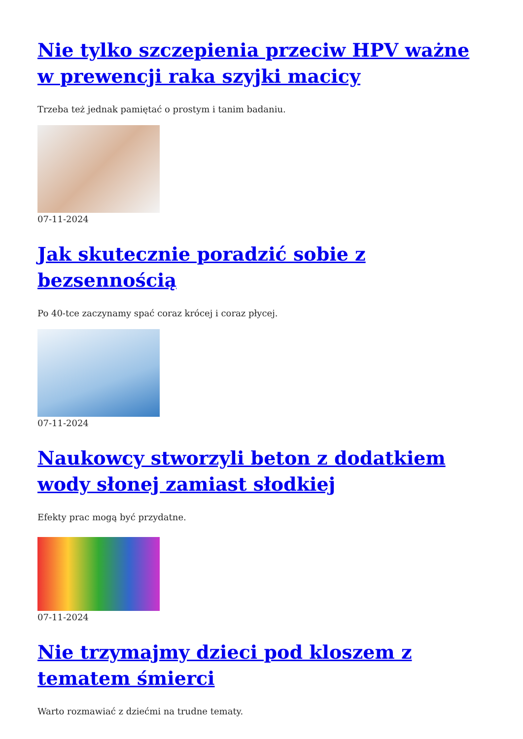Nie tylko szczepienia przeciw HPV ważne w prewencji raka szyjki macicy
Trzeba też jednak pamiętać o prostym i tanim badaniu.
07-11-2024
Jak skutecznie poradzić sobie z bezsennością
Po 40-tce zaczynamy spać coraz krócej i coraz płycej.
07-11-2024
Naukowcy stworzyli beton z dodatkiem wody słonej zamiast słodkiej
Efekty prac mogą być przydatne.
07-11-2024
Nie trzymajmy dzieci pod kloszem z tematem śmierci
Warto rozmawiać z dziećmi na trudne tematy.